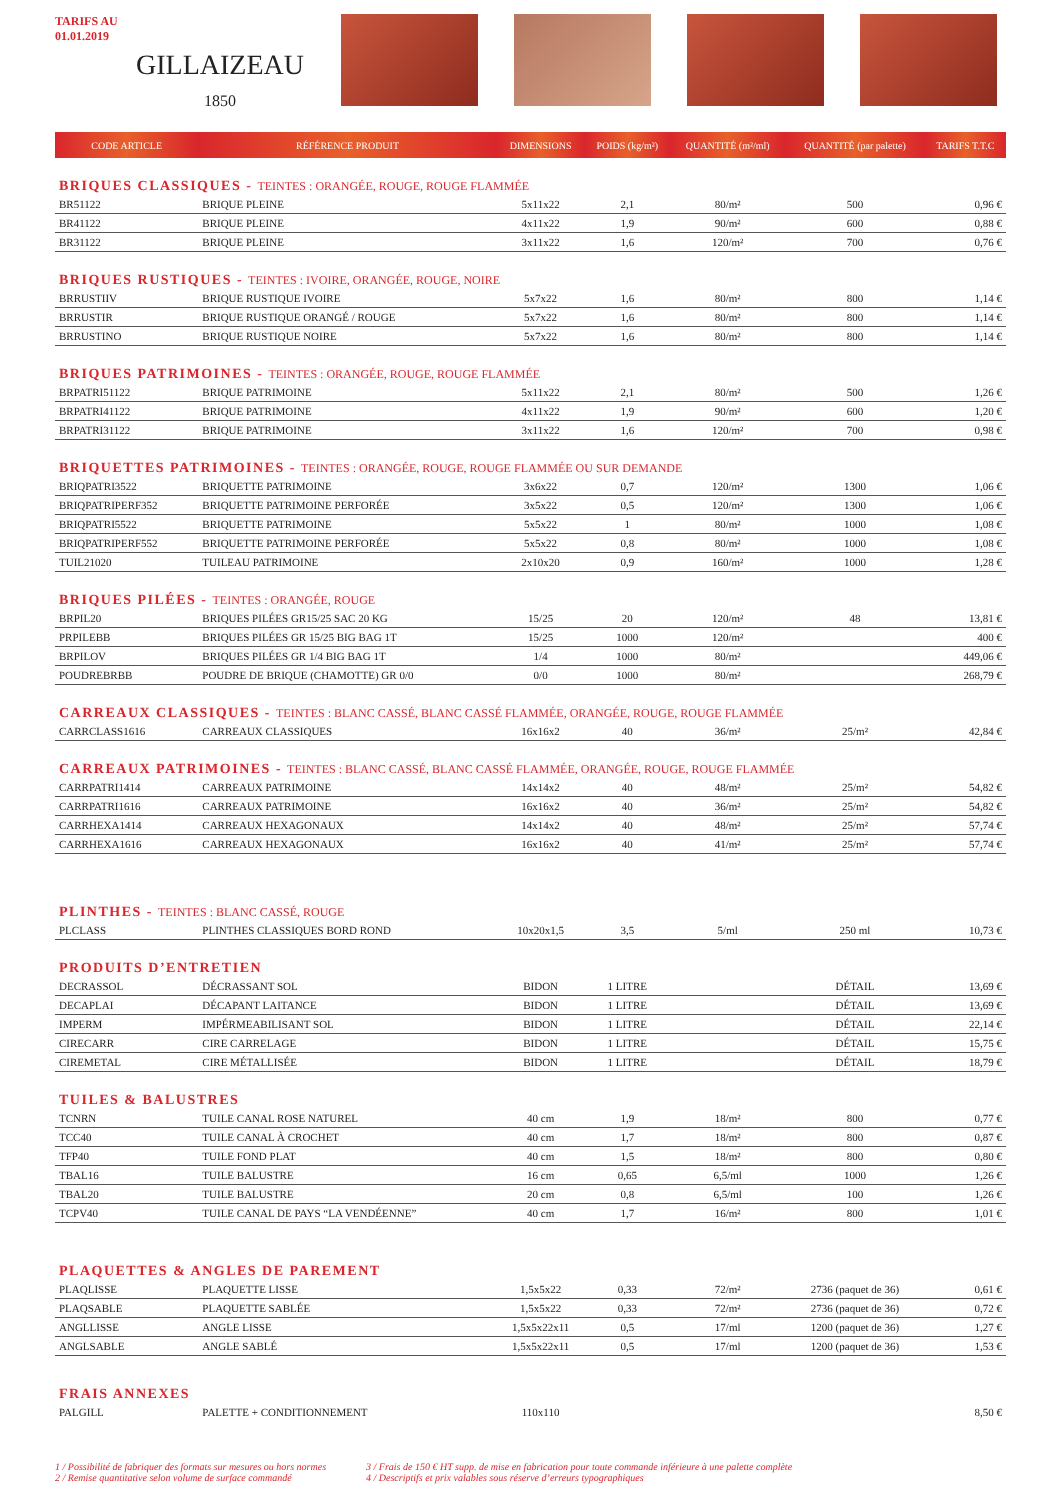TARIFS AU
01.01.2019
GILLAIZEAU
1850
| CODE ARTICLE | RÉFÉRENCE PRODUIT | DIMENSIONS | POIDS (kg/m²) | QUANTITÉ (m²/ml) | QUANTITÉ (par palette) | TARIFS T.T.C |
| --- | --- | --- | --- | --- | --- | --- |
| BRIQUES CLASSIQUES - TEINTES : ORANGÉE, ROUGE, ROUGE FLAMMÉE | | | | | | |
| BR51122 | BRIQUE PLEINE | 5x11x22 | 2,1 | 80/m² | 500 | 0,96 € |
| BR41122 | BRIQUE PLEINE | 4x11x22 | 1,9 | 90/m² | 600 | 0,88 € |
| BR31122 | BRIQUE PLEINE | 3x11x22 | 1,6 | 120/m² | 700 | 0,76 € |
| BRIQUES RUSTIQUES - TEINTES : IVOIRE, ORANGÉE, ROUGE, NOIRE | | | | | | |
| BRRUSTIIV | BRIQUE RUSTIQUE IVOIRE | 5x7x22 | 1,6 | 80/m² | 800 | 1,14 € |
| BRRUSTIR | BRIQUE RUSTIQUE ORANGÉ / ROUGE | 5x7x22 | 1,6 | 80/m² | 800 | 1,14 € |
| BRRUSTINO | BRIQUE RUSTIQUE NOIRE | 5x7x22 | 1,6 | 80/m² | 800 | 1,14 € |
| BRIQUES PATRIMOINES - TEINTES : ORANGÉE, ROUGE, ROUGE FLAMMÉE | | | | | | |
| BRPATRI51122 | BRIQUE PATRIMOINE | 5x11x22 | 2,1 | 80/m² | 500 | 1,26 € |
| BRPATRI41122 | BRIQUE PATRIMOINE | 4x11x22 | 1,9 | 90/m² | 600 | 1,20 € |
| BRPATRI31122 | BRIQUE PATRIMOINE | 3x11x22 | 1,6 | 120/m² | 700 | 0,98 € |
| BRIQUETTES PATRIMOINES - TEINTES : ORANGÉE, ROUGE, ROUGE FLAMMÉE OU SUR DEMANDE | | | | | | |
| BRIQPATRI3522 | BRIQUETTE PATRIMOINE | 3x6x22 | 0,7 | 120/m² | 1300 | 1,06 € |
| BRIQPATRIPERF352 | BRIQUETTE PATRIMOINE PERFORÉE | 3x5x22 | 0,5 | 120/m² | 1300 | 1,06 € |
| BRIQPATRI5522 | BRIQUETTE PATRIMOINE | 5x5x22 | 1 | 80/m² | 1000 | 1,08 € |
| BRIQPATRIPERF552 | BRIQUETTE PATRIMOINE PERFORÉE | 5x5x22 | 0,8 | 80/m² | 1000 | 1,08 € |
| TUIL21020 | TUILEAU PATRIMOINE | 2x10x20 | 0,9 | 160/m² | 1000 | 1,28 € |
| BRIQUES PILÉES - TEINTES : ORANGÉE, ROUGE | | | | | | |
| BRPIL20 | BRIQUES PILÉES GR15/25 SAC 20 KG | 15/25 | 20 | 120/m² | 48 | 13,81 € |
| PRPILEBB | BRIQUES PILÉES GR 15/25 BIG BAG 1T | 15/25 | 1000 | 120/m² | | 400 € |
| BRPILOV | BRIQUES PILÉES GR 1/4 BIG BAG 1T | 1/4 | 1000 | 80/m² | | 449,06 € |
| POUDREBRBB | POUDRE DE BRIQUE (CHAMOTTE) GR 0/0 | 0/0 | 1000 | 80/m² | | 268,79 € |
| CARREAUX CLASSIQUES - TEINTES : BLANC CASSÉ, BLANC CASSÉ FLAMMÉE, ORANGÉE, ROUGE, ROUGE FLAMMÉE | | | | | | |
| CARRCLASS1616 | CARREAUX CLASSIQUES | 16x16x2 | 40 | 36/m² | 25/m² | 42,84 € |
| CARREAUX PATRIMOINES - TEINTES : BLANC CASSÉ, BLANC CASSÉ FLAMMÉE, ORANGÉE, ROUGE, ROUGE FLAMMÉE | | | | | | |
| CARRPATRI1414 | CARREAUX PATRIMOINE | 14x14x2 | 40 | 48/m² | 25/m² | 54,82 € |
| CARRPATRI1616 | CARREAUX PATRIMOINE | 16x16x2 | 40 | 36/m² | 25/m² | 54,82 € |
| CARRHEXA1414 | CARREAUX HEXAGONAUX | 14x14x2 | 40 | 48/m² | 25/m² | 57,74 € |
| CARRHEXA1616 | CARREAUX HEXAGONAUX | 16x16x2 | 40 | 41/m² | 25/m² | 57,74 € |
| PLINTHES - TEINTES : BLANC CASSÉ, ROUGE | | | | | | |
| PLCLASS | PLINTHES CLASSIQUES BORD ROND | 10x20x1,5 | 3,5 | 5/ml | 250 ml | 10,73 € |
| PRODUITS D’ENTRETIEN | | | | | | |
| DECRASSOL | DÉCRASSANT SOL | BIDON | 1 LITRE | | DÉTAIL | 13,69 € |
| DECAPLAI | DÉCAPANT LAITANCE | BIDON | 1 LITRE | | DÉTAIL | 13,69 € |
| IMPERM | IMPÉRMEABILISANT SOL | BIDON | 1 LITRE | | DÉTAIL | 22,14 € |
| CIRECARR | CIRE CARRELAGE | BIDON | 1 LITRE | | DÉTAIL | 15,75 € |
| CIREMETAL | CIRE MÉTALLISÉE | BIDON | 1 LITRE | | DÉTAIL | 18,79 € |
| TUILES & BALUSTRES | | | | | | |
| TCNRN | TUILE CANAL ROSE NATUREL | 40 cm | 1,9 | 18/m² | 800 | 0,77 € |
| TCC40 | TUILE CANAL À CROCHET | 40 cm | 1,7 | 18/m² | 800 | 0,87 € |
| TFP40 | TUILE FOND PLAT | 40 cm | 1,5 | 18/m² | 800 | 0,80 € |
| TBAL16 | TUILE BALUSTRE | 16 cm | 0,65 | 6,5/ml | 1000 | 1,26 € |
| TBAL20 | TUILE BALUSTRE | 20 cm | 0,8 | 6,5/ml | 100 | 1,26 € |
| TCPV40 | TUILE CANAL DE PAYS “LA VENDÉENNE” | 40 cm | 1,7 | 16/m² | 800 | 1,01 € |
| PLAQUETTES & ANGLES DE PAREMENT | | | | | | |
| PLAQLISSE | PLAQUETTE LISSE | 1,5x5x22 | 0,33 | 72/m² | 2736 (paquet de 36) | 0,61 € |
| PLAQSABLE | PLAQUETTE SABLÉE | 1,5x5x22 | 0,33 | 72/m² | 2736 (paquet de 36) | 0,72 € |
| ANGLLISSE | ANGLE LISSE | 1,5x5x22x11 | 0,5 | 17/ml | 1200 (paquet de 36) | 1,27 € |
| ANGLSABLE | ANGLE SABLÉ | 1,5x5x22x11 | 0,5 | 17/ml | 1200 (paquet de 36) | 1,53 € |
| FRAIS ANNEXES | | | | | | |
| PALGILL | PALETTE + CONDITIONNEMENT | 110x110 | | | | 8,50 € |
1 / Possibilité de fabriquer des formats sur mesures ou hors normes
2 / Remise quantitative selon volume de surface commandé
3 / Frais de 150 € HT supp. de mise en fabrication pour toute commande inférieure à une palette complète
4 / Descriptifs et prix valables sous réserve d’erreurs typographiques